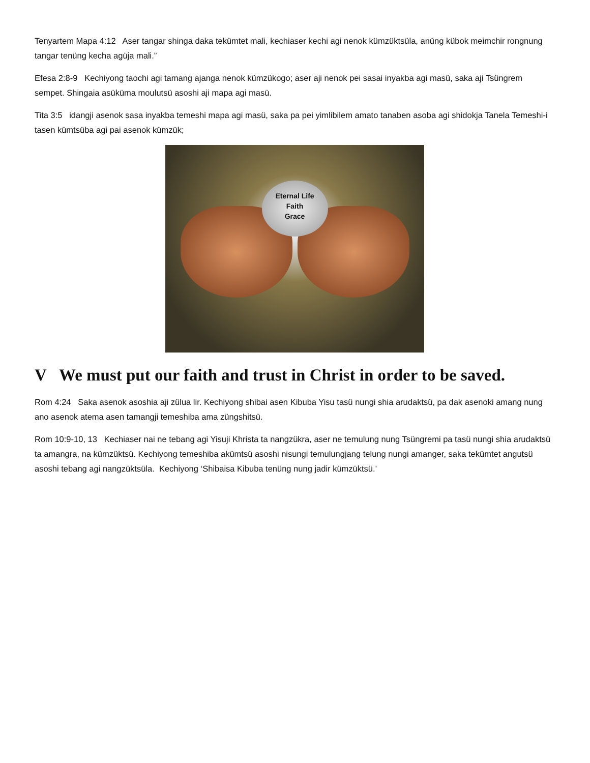Tenyartem Mapa 4:12 Aser tangar shinga daka tekümtet mali, kechiaser kechi agi nenok kümzüktsüla, anüng kübok meimchir rongnung tangar tenüng kecha agüja mali.”
Efesa 2:8-9 Kechiyong taochi agi tamang ajanga nenok kümzükogo; aser aji nenok pei sasai inyakba agi masü, saka aji Tsüngrem sempet. Shingaia asüküma moulutsü asoshi aji mapa agi masü.
Tita 3:5 idangji asenok sasa inyakba temeshi mapa agi masü, saka pa pei yimlibilem amato tanaben asoba agi shidokja Tanela Temeshi-i tasen kümtsüba agi pai asenok kümzük;
Eternal Life
Faith
Grace
V We must put our faith and trust in Christ in order to be saved.
Rom 4:24 Saka asenok asoshia aji zülua lir. Kechiyong shibai asen Kibuba Yisu tasü nungi shia arudaktsü, pa dak asenoki amang nung ano asenok atema asen tamangji temeshiba ama züngshitsü.
Rom 10:9-10, 13 Kechiaser nai ne tebang agi Yisuji Khrista ta nangzükra, aser ne temulung nung Tsüngremi pa tasü nungi shia arudaktsü ta amangra, na kümzüktsü. Kechiyong temeshiba akümtsü asoshi nisungi temulungjang telung nungi amanger, saka tekümtet angutsü asoshi tebang agi nangzüktsüla. Kechiyong ‘Shibaisa Kibuba tenüng nung jadir kümzüktsü.’